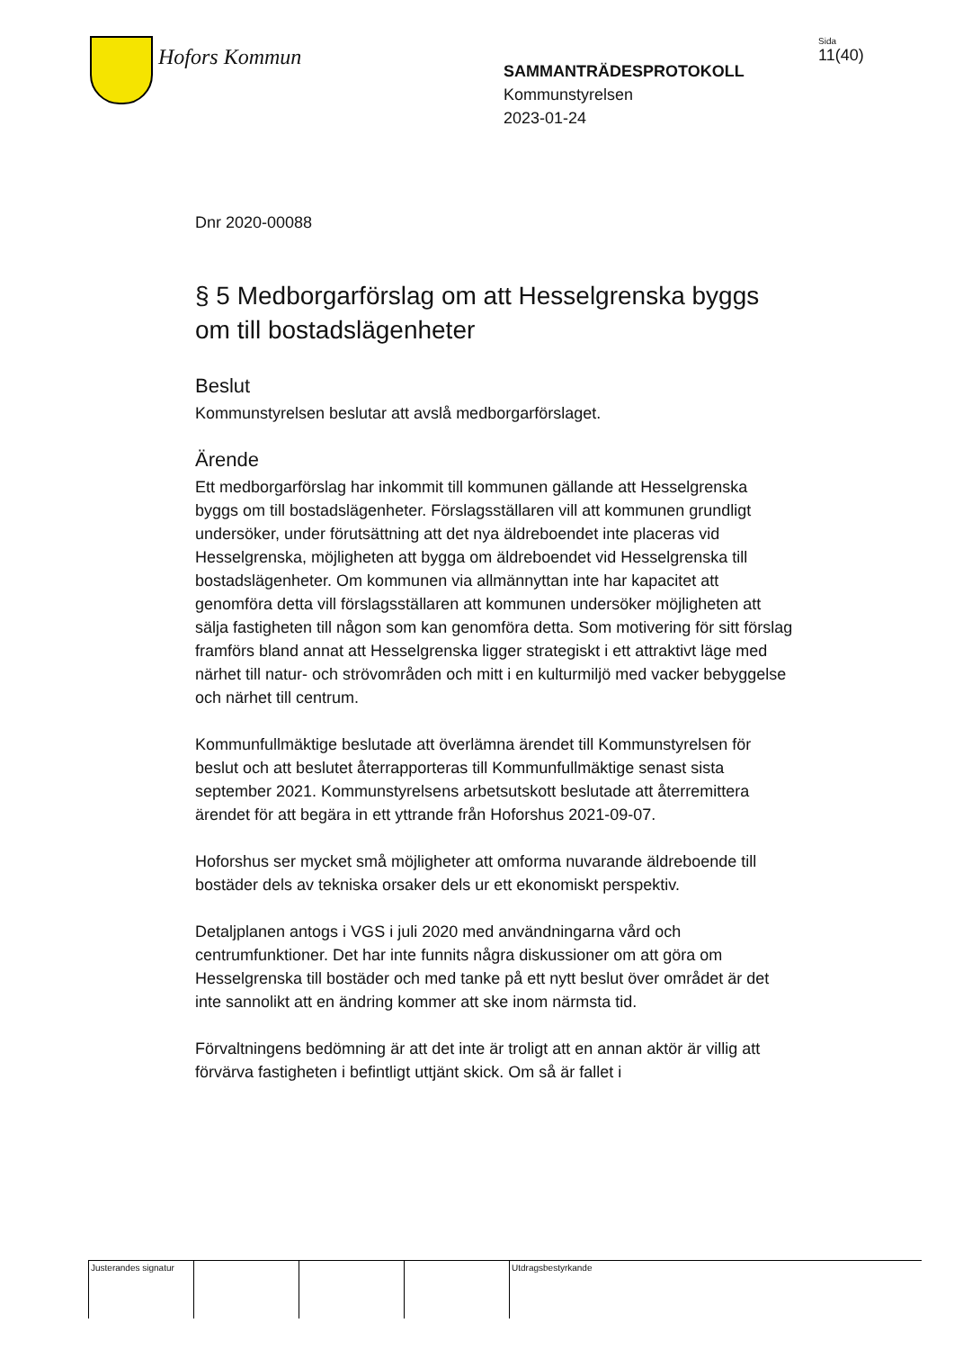Hofors Kommun
SAMMANTRÄDESPROTOKOLL
Kommunstyrelsen
2023-01-24
Sida
11(40)
Dnr 2020-00088
§ 5 Medborgarförslag om att Hesselgrenska byggs om till bostadslägenheter
Beslut
Kommunstyrelsen beslutar att avslå medborgarförslaget.
Ärende
Ett medborgarförslag har inkommit till kommunen gällande att Hesselgrenska byggs om till bostadslägenheter. Förslagsställaren vill att kommunen grundligt undersöker, under förutsättning att det nya äldreboendet inte placeras vid Hesselgrenska, möjligheten att bygga om äldreboendet vid Hesselgrenska till bostadslägenheter. Om kommunen via allmännyttan inte har kapacitet att genomföra detta vill förslagsställaren att kommunen undersöker möjligheten att sälja fastigheten till någon som kan genomföra detta. Som motivering för sitt förslag framförs bland annat att Hesselgrenska ligger strategiskt i ett attraktivt läge med närhet till natur- och strövområden och mitt i en kulturmiljö med vacker bebyggelse och närhet till centrum.
Kommunfullmäktige beslutade att överlämna ärendet till Kommunstyrelsen för beslut och att beslutet återrapporteras till Kommunfullmäktige senast sista september 2021. Kommunstyrelsens arbetsutskott beslutade att återremittera ärendet för att begära in ett yttrande från Hoforshus 2021-09-07.
Hoforshus ser mycket små möjligheter att omforma nuvarande äldreboende till bostäder dels av tekniska orsaker dels ur ett ekonomiskt perspektiv.
Detaljplanen antogs i VGS i juli 2020 med användningarna vård och centrumfunktioner. Det har inte funnits några diskussioner om att göra om Hesselgrenska till bostäder och med tanke på ett nytt beslut över området är det inte sannolikt att en ändring kommer att ske inom närmsta tid.
Förvaltningens bedömning är att det inte är troligt att en annan aktör är villig att förvärva fastigheten i befintligt uttjänt skick. Om så är fallet i
Justerandes signatur
Utdragsbestyrkande